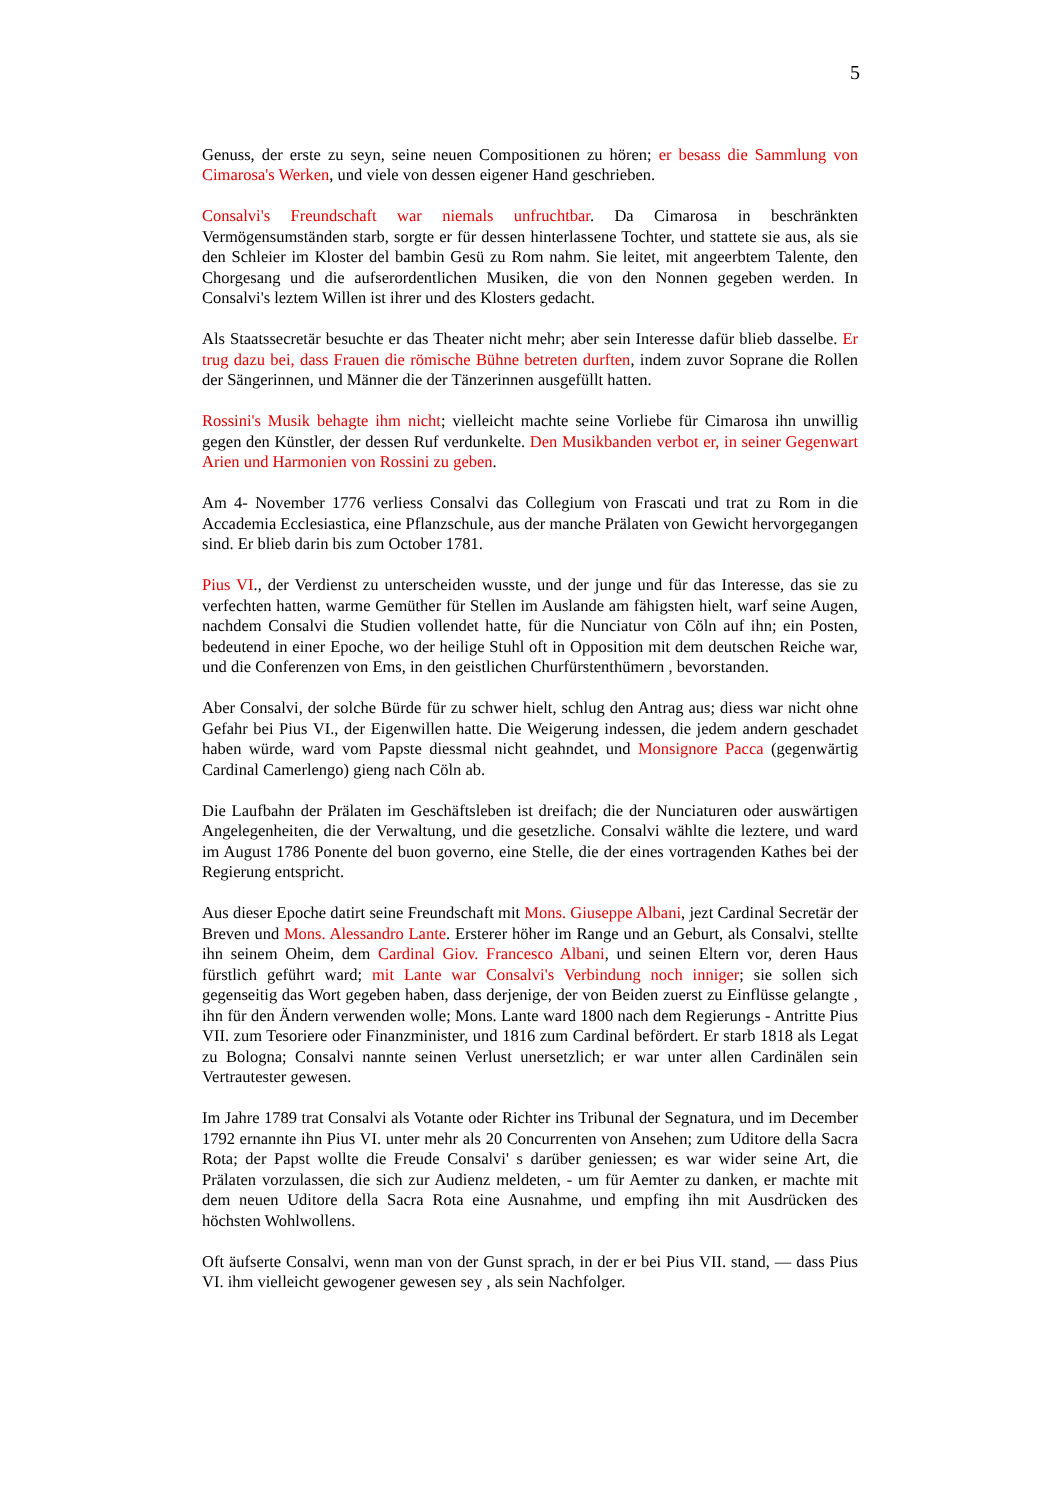5
Genuss, der erste zu seyn, seine neuen Compositionen zu hören; er besass die Sammlung von Cimarosa's Werken, und viele von dessen eigener Hand geschrieben.
Consalvi's Freundschaft war niemals unfruchtbar. Da Cimarosa in beschränkten Vermögensumständen starb, sorgte er für dessen hinterlassene Tochter, und stattete sie aus, als sie den Schleier im Kloster del bambin Gesü zu Rom nahm. Sie leitet, mit angeerbtem Talente, den Chorgesang und die aufserordentlichen Musiken, die von den Nonnen gegeben werden. In Consalvi's leztem Willen ist ihrer und des Klosters gedacht.
Als Staatssecretär besuchte er das Theater nicht mehr; aber sein Interesse dafür blieb dasselbe. Er trug dazu bei, dass Frauen die römische Bühne betreten durften, indem zuvor Soprane die Rollen der Sängerinnen, und Männer die der Tänzerinnen ausgefüllt hatten.
Rossini's Musik behagte ihm nicht; vielleicht machte seine Vorliebe für Cimarosa ihn unwillig gegen den Künstler, der dessen Ruf verdunkelte. Den Musikbanden verbot er, in seiner Gegenwart Arien und Harmonien von Rossini zu geben.
Am 4- November 1776 verliess Consalvi das Collegium von Frascati und trat zu Rom in die Accademia Ecclesiastica, eine Pflanzschule, aus der manche Prälaten von Gewicht hervorgegangen sind. Er blieb darin bis zum October 1781.
Pius VI., der Verdienst zu unterscheiden wusste, und der junge und für das Interesse, das sie zu verfechten hatten, warme Gemüther für Stellen im Auslande am fähigsten hielt, warf seine Augen, nachdem Consalvi die Studien vollendet hatte, für die Nunciatur von Cöln auf ihn; ein Posten, bedeutend in einer Epoche, wo der heilige Stuhl oft in Opposition mit dem deutschen Reiche war, und die Conferenzen von Ems, in den geistlichen Churfürstenthümern , bevorstanden.
Aber Consalvi, der solche Bürde für zu schwer hielt, schlug den Antrag aus; diess war nicht ohne Gefahr bei Pius VI., der Eigenwillen hatte. Die Weigerung indessen, die jedem andern geschadet haben würde, ward vom Papste diessmal nicht geahndet, und Monsignore Pacca (gegenwärtig Cardinal Camerlengo) gieng nach Cöln ab.
Die Laufbahn der Prälaten im Geschäftsleben ist dreifach; die der Nunciaturen oder auswärtigen Angelegenheiten, die der Verwaltung, und die gesetzliche. Consalvi wählte die leztere, und ward im August 1786 Ponente del buon governo, eine Stelle, die der eines vortragenden Kathes bei der Regierung entspricht.
Aus dieser Epoche datirt seine Freundschaft mit Mons. Giuseppe Albani, jezt Cardinal Secretär der Breven und Mons. Alessandro Lante. Ersterer höher im Range und an Geburt, als Consalvi, stellte ihn seinem Oheim, dem Cardinal Giov. Francesco Albani, und seinen Eltern vor, deren Haus fürstlich geführt ward; mit Lante war Consalvi's Verbindung noch inniger; sie sollen sich gegenseitig das Wort gegeben haben, dass derjenige, der von Beiden zuerst zu Einflüsse gelangte , ihn für den Ändern verwenden wolle; Mons. Lante ward 1800 nach dem Regierungs - Antritte Pius VII. zum Tesoriere oder Finanzminister, und 1816 zum Cardinal befördert. Er starb 1818 als Legat zu Bologna; Consalvi nannte seinen Verlust unersetzlich; er war unter allen Cardinälen sein Vertrautester gewesen.
Im Jahre 1789 trat Consalvi als Votante oder Richter ins Tribunal der Segnatura, und im December 1792 ernannte ihn Pius VI. unter mehr als 20 Concurrenten von Ansehen; zum Uditore della Sacra Rota; der Papst wollte die Freude Consalvi' s darüber geniessen; es war wider seine Art, die Prälaten vorzulassen, die sich zur Audienz meldeten, - um für Aemter zu danken, er machte mit dem neuen Uditore della Sacra Rota eine Ausnahme, und empfing ihn mit Ausdrücken des höchsten Wohlwollens.
Oft äufserte Consalvi, wenn man von der Gunst sprach, in der er bei Pius VII. stand, — dass Pius VI. ihm vielleicht gewogener gewesen sey , als sein Nachfolger.